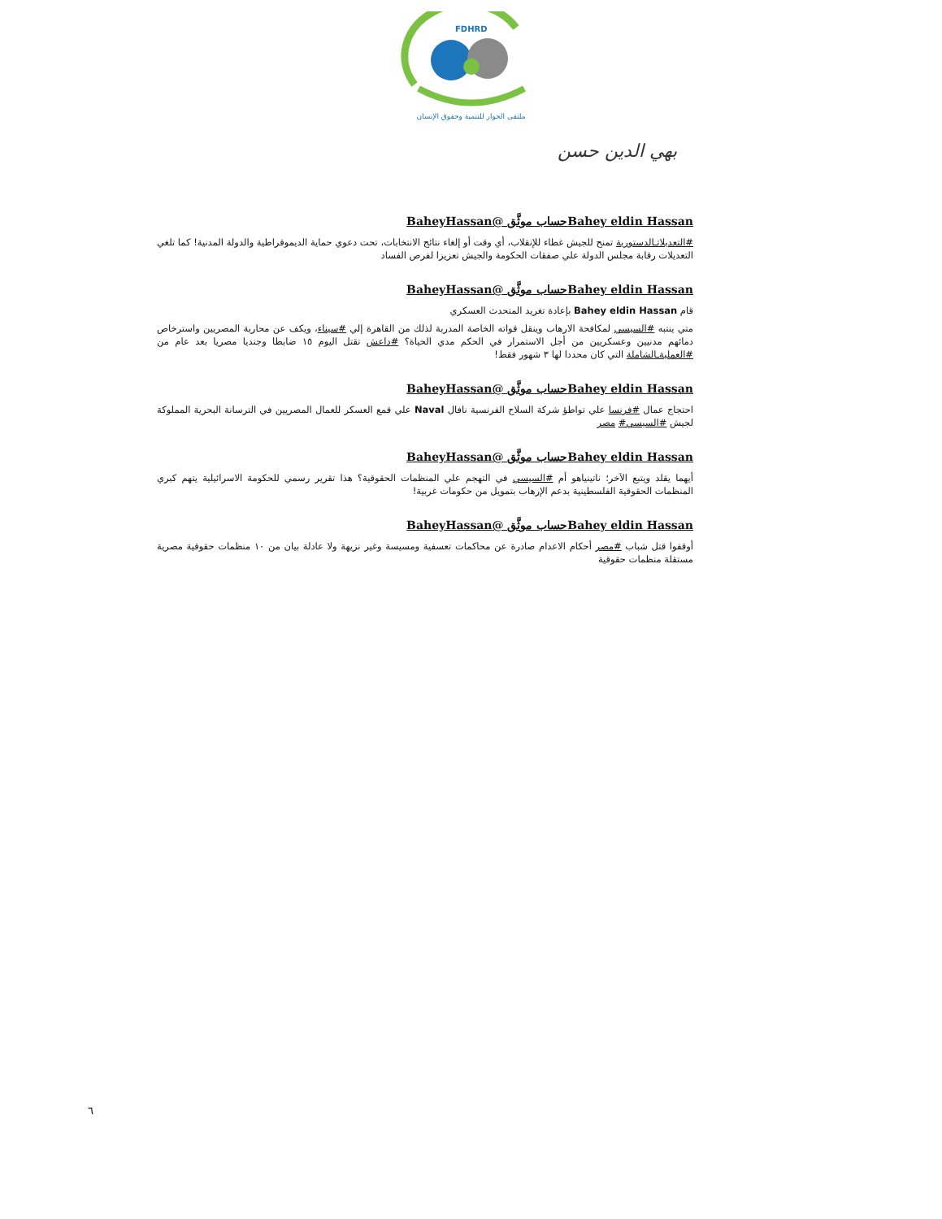FDHRD
ملتقى الحوار للتنمية وحقوق الإنسان
بهي الدين حسن
Bahey eldin Hassanحساب موثَّق @BaheyHassan
#التعديلاتـالدستورية تمنح للجيش غطاء للإنقلاب، أي وقت أو إلغاء نتائج الانتخابات، تحت دعوي حماية الديموقراطية والدولة المدنية! كما تلغي التعديلات رقابة مجلس الدولة علي صفقات الحكومة والجيش تعزيزا لفرص الفساد
Bahey eldin Hassanحساب موثَّق @BaheyHassan
قام Bahey eldin Hassan بإعادة تغريد المتحدث العسكري
متي ينتبه #السيسي لمكافحة الارهاب وينقل قواته الخاصة المدربة لذلك من القاهرة إلي #سيناء، ويكف عن محاربة المصريين واسترخاص دمائهم مدنيين وعسكريين من أجل الاستمرار في الحكم مدي الحياة؟ #داعش تقتل اليوم ١٥ ضابطا وجنديا مصريا بعد عام من #العمليةـالشاملة التي كان محددا لها ٣ شهور فقط!
Bahey eldin Hassanحساب موثَّق @BaheyHassan
احتجاج عمال #فرنسا علي تواطؤ شركة السلاح الفرنسية نافال Naval علي قمع العسكر للعمال المصريين في الترسانة البحرية المملوكة لجيش #السيسي# مصر
Bahey eldin Hassanحساب موثَّق @BaheyHassan
أيهما يقلد ويتبع الآخر؛ ناتينياهو أم #السيسي في التهجم علي المنظمات الحقوقية؟ هذا تقرير رسمي للحكومة الاسرائيلية يتهم كبري المنظمات الحقوقية الفلسطينية بدعم الإرهاب بتمويل من حكومات غربية!
Bahey eldin Hassanحساب موثَّق @BaheyHassan
أوقفوا قتل شباب #مصر أحكام الاعدام صادرة عن محاكمات تعسفية ومسيسة وغير نزيهة ولا عادلة بيان من ١٠ منظمات حقوقية مصرية مستقلة منظمات حقوقية
٦